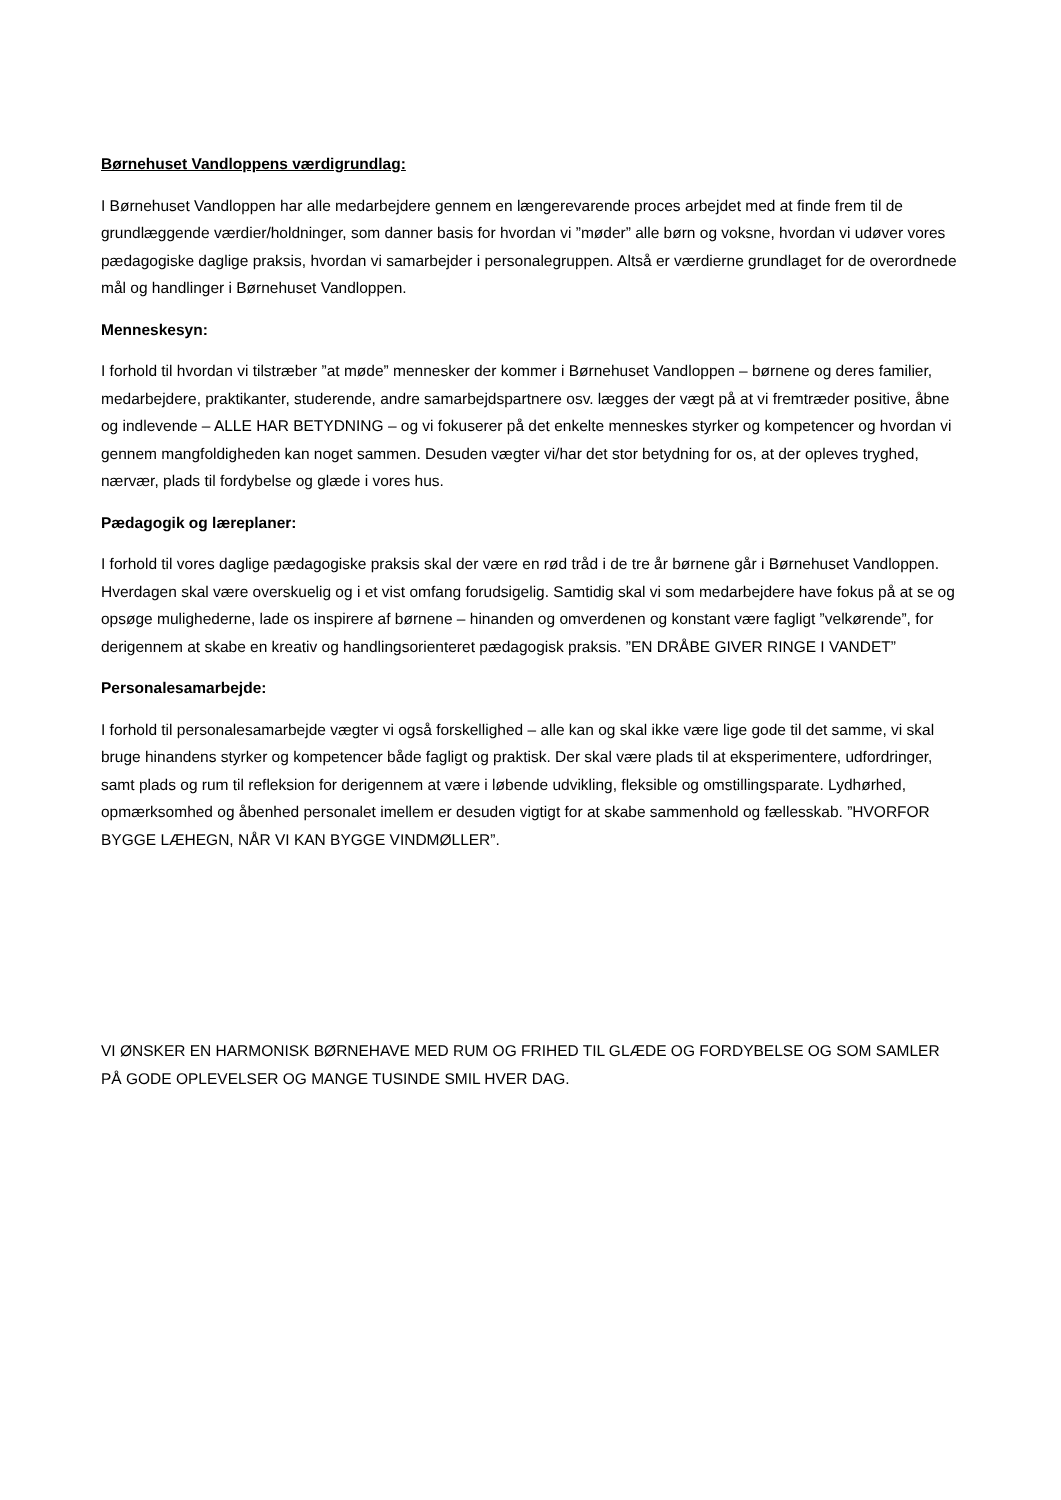Børnehuset Vandloppens værdigrundlag:
I Børnehuset Vandloppen har alle medarbejdere gennem en længerevarende proces arbejdet med at finde frem til de grundlæggende værdier/holdninger, som danner basis for hvordan vi ”møder” alle børn og voksne, hvordan vi udøver vores pædagogiske daglige praksis, hvordan vi samarbejder i personalegruppen. Altså er værdierne grundlaget for de overordnede mål og handlinger i Børnehuset Vandloppen.
Menneskesyn:
I forhold til hvordan vi tilstræber ”at møde” mennesker der kommer i Børnehuset Vandloppen – børnene og deres familier, medarbejdere, praktikanter, studerende, andre samarbejdspartnere osv. lægges der vægt på at vi fremtræder positive, åbne og indlevende – ALLE HAR BETYDNING – og vi fokuserer på det enkelte menneskes styrker og kompetencer og hvordan vi gennem mangfoldigheden kan noget sammen. Desuden vægter vi/har det stor betydning for os, at der opleves tryghed, nærvær, plads til fordybelse og glæde i vores hus.
Pædagogik og læreplaner:
I forhold til vores daglige pædagogiske praksis skal der være en rød tråd i de tre år børnene går i Børnehuset Vandloppen. Hverdagen skal være overskuelig og i et vist omfang forudsigelig. Samtidig skal vi som medarbejdere have fokus på at se og opsøge mulighederne, lade os inspirere af børnene – hinanden og omverdenen og konstant være fagligt ”velkørende”, for derigennem at skabe en kreativ og handlingsorienteret pædagogisk praksis. ”EN DRÅBE GIVER RINGE I VANDET”
Personalesamarbejde:
I forhold til personalesamarbejde vægter vi også forskellighed – alle kan og skal ikke være lige gode til det samme, vi skal bruge hinandens styrker og kompetencer både fagligt og praktisk. Der skal være plads til at eksperimentere, udfordringer, samt plads og rum til refleksion for derigennem at være i løbende udvikling, fleksible og omstillingsparate. Lydhørhed, opmærksomhed og åbenhed personalet imellem er desuden vigtigt for at skabe sammenhold og fællesskab. ”HVORFOR BYGGE LÆHEGN, NÅR VI KAN BYGGE VINDMØLLER”.
VI ØNSKER EN HARMONISK BØRNEHAVE MED RUM OG FRIHED TIL GLÆDE OG FORDYBELSE OG SOM SAMLER PÅ GODE OPLEVELSER OG MANGE TUSINDE SMIL HVER DAG.